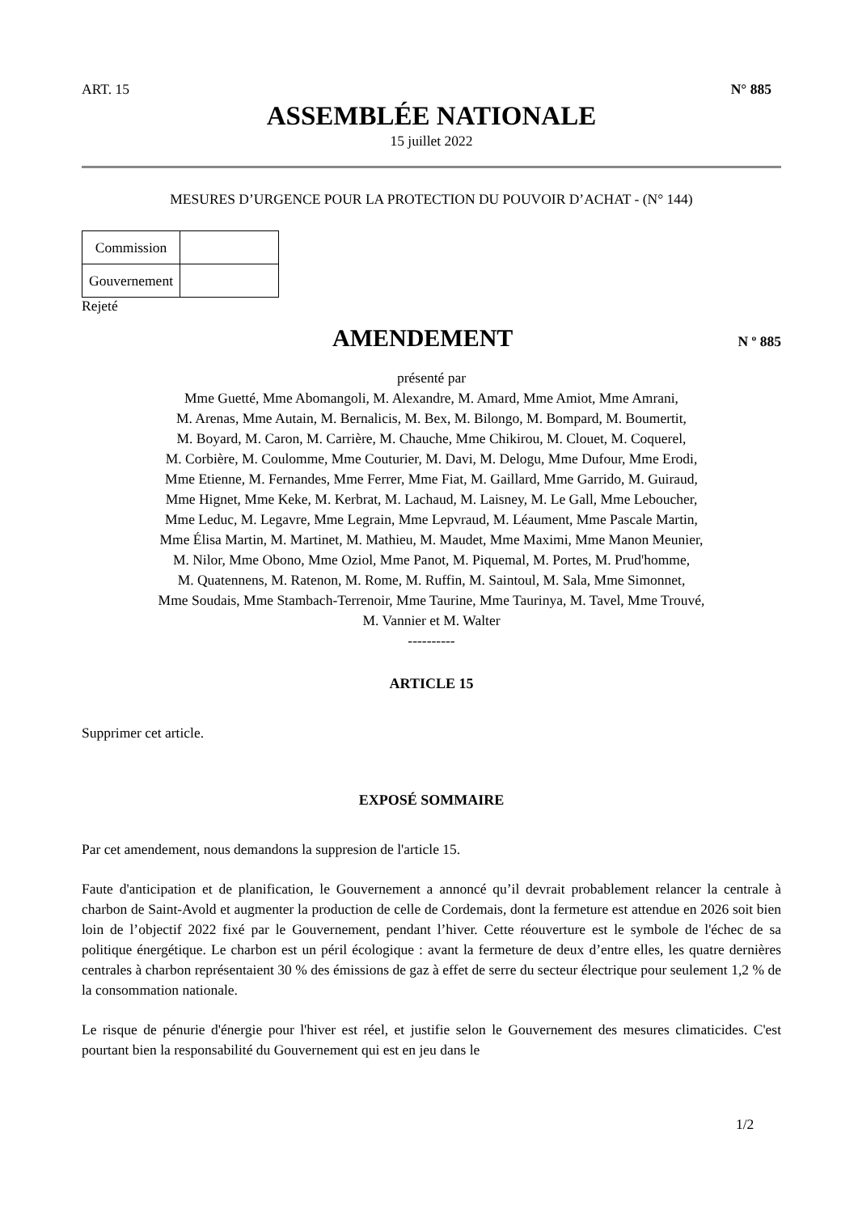ART. 15 N° 885
ASSEMBLÉE NATIONALE
15 juillet 2022
MESURES D’URGENCE POUR LA PROTECTION DU POUVOIR D’ACHAT - (N° 144)
| Commission | |
| Gouvernement | |
Rejeté
AMENDEMENT
N º 885
présenté par
Mme Guetté, Mme Abomangoli, M. Alexandre, M. Amard, Mme Amiot, Mme Amrani,
M. Arenas, Mme Autain, M. Bernalicis, M. Bex, M. Bilongo, M. Bompard, M. Boumertit,
M. Boyard, M. Caron, M. Carrière, M. Chauche, Mme Chikirou, M. Clouet, M. Coquerel,
M. Corbière, M. Coulomme, Mme Couturier, M. Davi, M. Delogu, Mme Dufour, Mme Erodi,
Mme Etienne, M. Fernandes, Mme Ferrer, Mme Fiat, M. Gaillard, Mme Garrido, M. Guiraud,
Mme Hignet, Mme Keke, M. Kerbrat, M. Lachaud, M. Laisney, M. Le Gall, Mme Leboucher,
Mme Leduc, M. Legavre, Mme Legrain, Mme Lepvraud, M. Léaument, Mme Pascale Martin,
Mme Élisa Martin, M. Martinet, M. Mathieu, M. Maudet, Mme Maximi, Mme Manon Meunier,
M. Nilor, Mme Obono, Mme Oziol, Mme Panot, M. Piquemal, M. Portes, M. Prud'homme,
M. Quatennens, M. Ratenon, M. Rome, M. Ruffin, M. Saintoul, M. Sala, Mme Simonnet,
Mme Soudais, Mme Stambach-Terrenoir, Mme Taurine, Mme Taurinya, M. Tavel, Mme Trouvé,
M. Vannier et M. Walter
----------
ARTICLE 15
Supprimer cet article.
EXPOSÉ SOMMAIRE
Par cet amendement, nous demandons la suppresion de l'article 15.
Faute d'anticipation et de planification, le Gouvernement a annoncé qu’il devrait probablement relancer la centrale à charbon de Saint-Avold et augmenter la production de celle de Cordemais, dont la fermeture est attendue en 2026 soit bien loin de l’objectif 2022 fixé par le Gouvernement, pendant l’hiver. Cette réouverture est le symbole de l'échec de sa politique énergétique. Le charbon est un péril écologique : avant la fermeture de deux d’entre elles, les quatre dernières centrales à charbon représentaient 30 % des émissions de gaz à effet de serre du secteur électrique pour seulement 1,2 % de la consommation nationale.
Le risque de pénurie d'énergie pour l'hiver est réel, et justifie selon le Gouvernement des mesures climaticides. C'est pourtant bien la responsabilité du Gouvernement qui est en jeu dans le
1/2